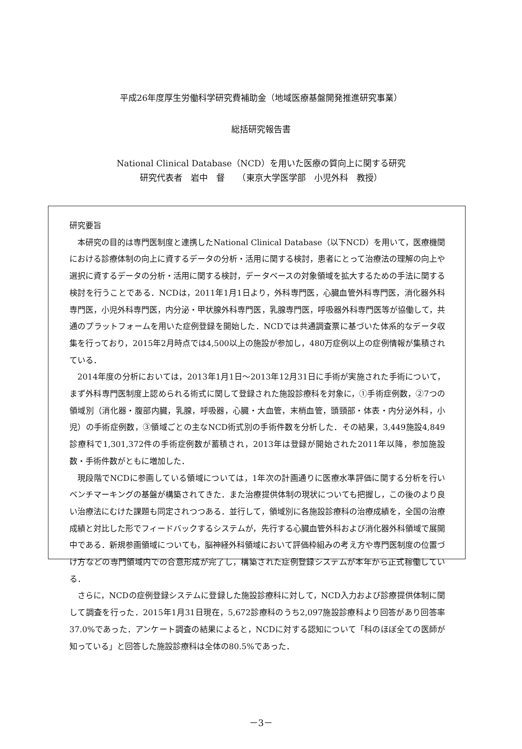平成26年度厚生労働科学研究費補助金（地域医療基盤開発推進研究事業）
総括研究報告書
National Clinical Database（NCD）を用いた医療の質向上に関する研究
研究代表者　岩中　督　　（東京大学医学部　小児外科　教授）
研究要旨
本研究の目的は専門医制度と連携したNational Clinical Database（以下NCD）を用いて，医療機関における診療体制の向上に資するデータの分析・活用に関する検討，患者にとって治療法の理解の向上や選択に資するデータの分析・活用に関する検討，データベースの対象領域を拡大するための手法に関する検討を行うことである．NCDは，2011年1月1日より，外科専門医，心臓血管外科専門医，消化器外科専門医，小児外科専門医，内分泌・甲状腺外科専門医，乳腺専門医，呼吸器外科専門医等が協働して，共通のプラットフォームを用いた症例登録を開始した．NCDでは共通調査票に基づいた体系的なデータ収集を行っており，2015年2月時点では4,500以上の施設が参加し，480万症例以上の症例情報が集積されている．
2014年度の分析においては，2013年1月1日～2013年12月31日に手術が実施された手術について，まず外科専門医制度上認められる術式に関して登録された施設診療科を対象に，①手術症例数，②7つの領域別（消化器・腹部内臓，乳腺，呼吸器，心臓・大血管，末梢血管，頭頸部・体表・内分泌外科，小児）の手術症例数，③領域ごとの主なNCD術式別の手術件数を分析した．その結果，3,449施設4,849診療科で1,301,372件の手術症例数が蓄積され，2013年は登録が開始された2011年以降，参加施設数・手術件数がともに増加した．
現段階でNCDに参画している領域については，1年次の計画通りに医療水準評価に関する分析を行いベンチマーキングの基盤が構築されてきた．また治療提供体制の現状についても把握し，この後のより良い治療法にむけた課題も同定されつつある．並行して，領域別に各施設診療科の治療成績を，全国の治療成績と対比した形でフィードバックするシステムが，先行する心臓血管外科および消化器外科領域で展開中である．新規参画領域についても，脳神経外科領域において評価枠組みの考え方や専門医制度の位置づけ方などの専門領域内での合意形成が完了し，構築された症例登録システムが本年から正式稼働している．
さらに，NCDの症例登録システムに登録した施設診療科に対して，NCD入力および診療提供体制に関して調査を行った．2015年1月31日現在，5,672診療科のうち2,097施設診療科より回答があり回答率37.0%であった．アンケート調査の結果によると，NCDに対する認知について「科のほぼ全ての医師が知っている」と回答した施設診療科は全体の80.5%であった．
－3－